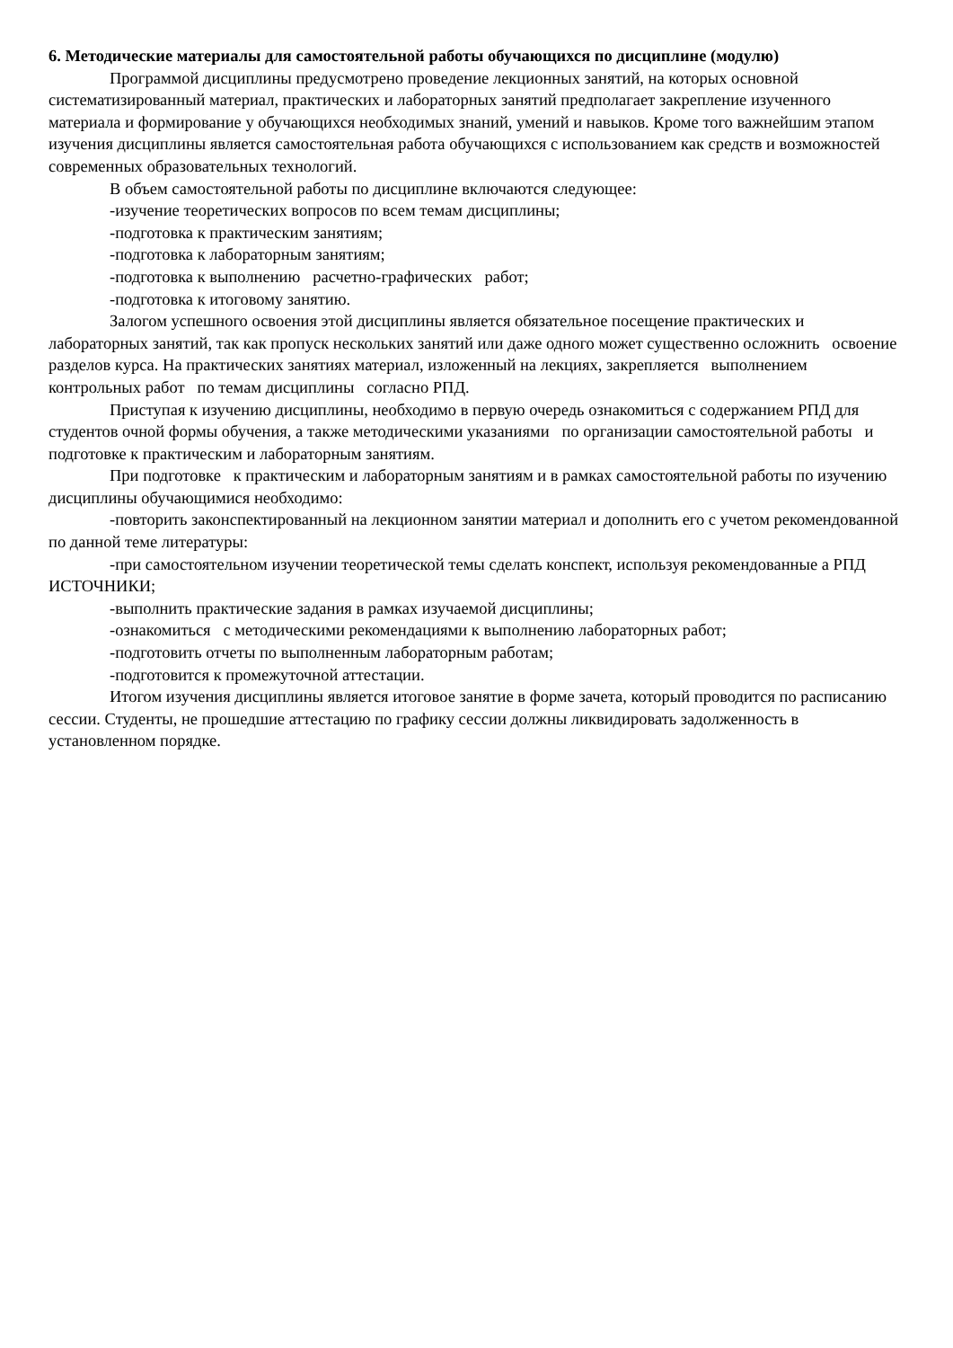6. Методические материалы для самостоятельной работы обучающихся по дисциплине (модулю)
Программой дисциплины предусмотрено проведение лекционных занятий, на которых основной систематизированный материал, практических и лабораторных занятий предполагает закрепление изученного материала и формирование у обучающихся необходимых знаний, умений и навыков. Кроме того важнейшим этапом изучения дисциплины является самостоятельная работа обучающихся с использованием как средств и возможностей современных образовательных технологий.
В объем самостоятельной работы по дисциплине включаются следующее:
-изучение теоретических вопросов по всем темам дисциплины;
-подготовка к практическим занятиям;
-подготовка к лабораторным занятиям;
-подготовка к выполнению расчетно-графических работ;
-подготовка к итоговому занятию.
Залогом успешного освоения этой дисциплины является обязательное посещение практических и лабораторных занятий, так как пропуск нескольких занятий или даже одного может существенно осложнить освоение разделов курса. На практических занятиях материал, изложенный на лекциях, закрепляется выполнением контрольных работ по темам дисциплины согласно РПД.
Приступая к изучению дисциплины, необходимо в первую очередь ознакомиться с содержанием РПД для студентов очной формы обучения, а также методическими указаниями по организации самостоятельной работы и подготовке к практическим и лабораторным занятиям.
При подготовке к практическим и лабораторным занятиям и в рамках самостоятельной работы по изучению дисциплины обучающимися необходимо:
-повторить законспектированный на лекционном занятии материал и дополнить его с учетом рекомендованной по данной теме литературы:
-при самостоятельном изучении теоретической темы сделать конспект, используя рекомендованные а РПД ИСТОЧНИКИ;
-выполнить практические задания в рамках изучаемой дисциплины;
-ознакомиться с методическими рекомендациями к выполнению лабораторных работ;
-подготовить отчеты по выполненным лабораторным работам;
-подготовится к промежуточной аттестации.
Итогом изучения дисциплины является итоговое занятие в форме зачета, который проводится по расписанию сессии. Студенты, не прошедшие аттестацию по графику сессии должны ликвидировать задолженность в установленном порядке.